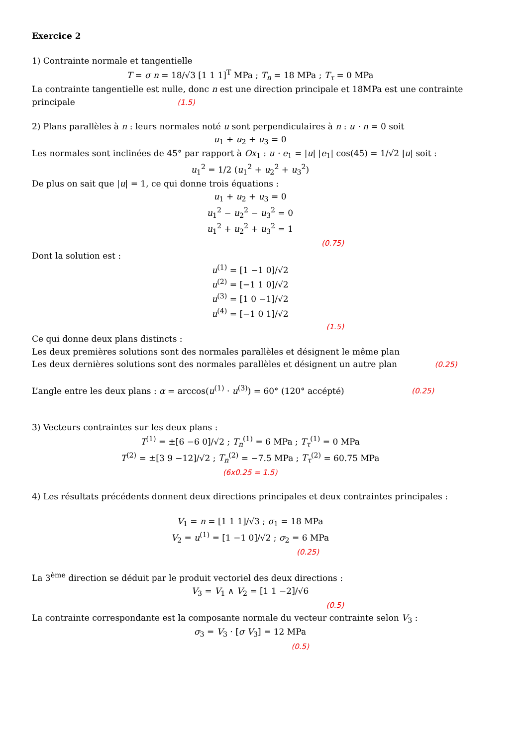Exercice 2
1) Contrainte normale et tangentielle
T = σ n = 18/√3 [1 1 1]<sup>T</sup> MPa ; T<sub>n</sub> = 18 MPa ; T<sub>τ</sub> = 0 MPa
La contrainte tangentielle est nulle, donc n est une direction principale et 18MPa est une contrainte principale (1.5)
2) Plans parallèles à n : leurs normales noté u sont perpendiculaires à n : u · n = 0 soit
u<sub>1</sub> + u<sub>2</sub> + u<sub>3</sub> = 0
Les normales sont inclinées de 45° par rapport à Ox<sub>1</sub> : u · e<sub>1</sub> = |u| |e<sub>1</sub>| cos(45) = 1/√2 |u| soit :
u<sub>1</sub><sup>2</sup> = 1/2 (u<sub>1</sub><sup>2</sup> + u<sub>2</sub><sup>2</sup> + u<sub>3</sub><sup>2</sup>)
De plus on sait que |u| = 1, ce qui donne trois équations :
u<sub>1</sub> + u<sub>2</sub> + u<sub>3</sub> = 0
u<sub>1</sub><sup>2</sup> − u<sub>2</sub><sup>2</sup> − u<sub>3</sub><sup>2</sup> = 0
u<sub>1</sub><sup>2</sup> + u<sub>2</sub><sup>2</sup> + u<sub>3</sub><sup>2</sup> = 1
(0.75)
Dont la solution est :
u<sup>(1)</sup> = [1 −1 0]/√2
u<sup>(2)</sup> = [−1 1 0]/√2
u<sup>(3)</sup> = [1 0 −1]/√2
u<sup>(4)</sup> = [−1 0 1]/√2
(1.5)
Ce qui donne deux plans distincts :
Les deux premières solutions sont des normales parallèles et désignent le même plan
Les deux dernières solutions sont des normales parallèles et désignent un autre plan (0.25)
L’angle entre les deux plans : α = arccos(u<sup>(1)</sup> · u<sup>(3)</sup>) = 60° (120° accépté) (0.25)
3) Vecteurs contraintes sur les deux plans :
T<sup>(1)</sup> = ±[6 −6 0]/√2 ; T<sub>n</sub><sup>(1)</sup> = 6 MPa ; T<sub>τ</sub><sup>(1)</sup> = 0 MPa
T<sup>(2)</sup> = ±[3 9 −12]/√2 ; T<sub>n</sub><sup>(2)</sup> = −7.5 MPa ; T<sub>τ</sub><sup>(2)</sup> = 60.75 MPa
(6x0.25 = 1.5)
4) Les résultats précédents donnent deux directions principales et deux contraintes principales :
V<sub>1</sub> = n = [1 1 1]/√3 ; σ<sub>1</sub> = 18 MPa
V<sub>2</sub> = u<sup>(1)</sup> = [1 −1 0]/√2 ; σ<sub>2</sub> = 6 MPa
(0.25)
La 3<sup>ème</sup> direction se déduit par le produit vectoriel des deux directions :
V<sub>3</sub> = V<sub>1</sub> ∧ V<sub>2</sub> = [1 1 −2]/√6
(0.5)
La contrainte correspondante est la composante normale du vecteur contrainte selon V<sub>3</sub> :
σ<sub>3</sub> = V<sub>3</sub> · [σ V<sub>3</sub>] = 12 MPa
(0.5)